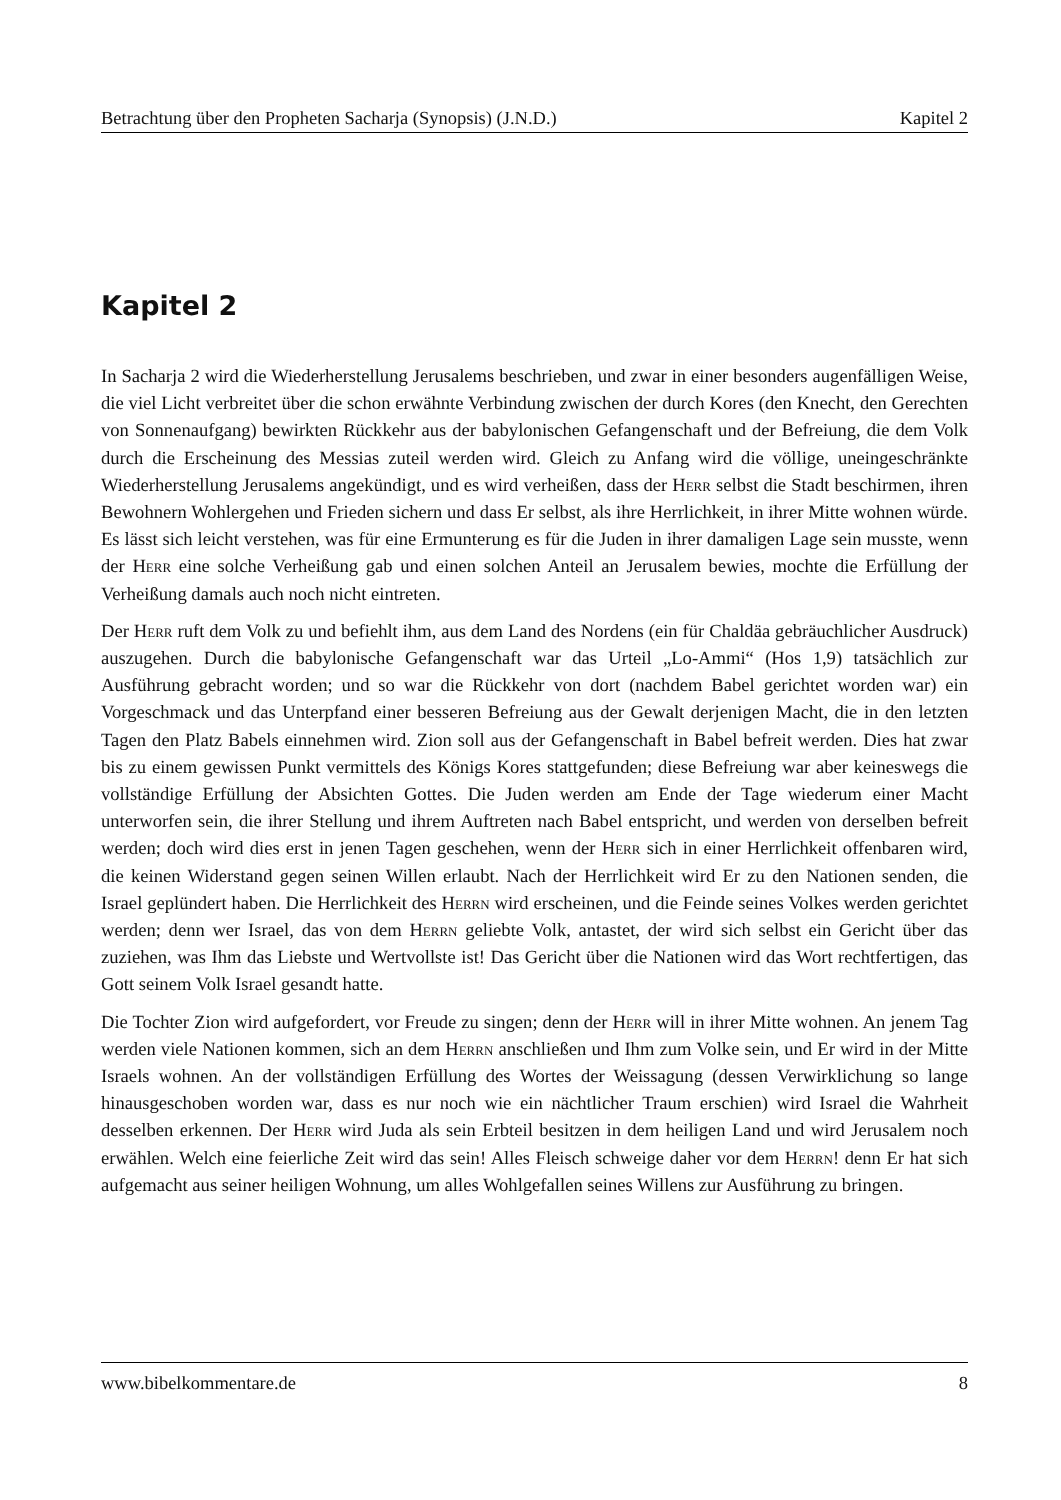Betrachtung über den Propheten Sacharja (Synopsis) (J.N.D.) Kapitel 2
Kapitel 2
In Sacharja 2 wird die Wiederherstellung Jerusalems beschrieben, und zwar in einer besonders augenfälligen Weise, die viel Licht verbreitet über die schon erwähnte Verbindung zwischen der durch Kores (den Knecht, den Gerechten von Sonnenaufgang) bewirkten Rückkehr aus der babylonischen Gefangenschaft und der Befreiung, die dem Volk durch die Erscheinung des Messias zuteil werden wird. Gleich zu Anfang wird die völlige, uneingeschränkte Wiederherstellung Jerusalems angekündigt, und es wird verheißen, dass der Herr selbst die Stadt beschirmen, ihren Bewohnern Wohlergehen und Frieden sichern und dass Er selbst, als ihre Herrlichkeit, in ihrer Mitte wohnen würde. Es lässt sich leicht verstehen, was für eine Ermunterung es für die Juden in ihrer damaligen Lage sein musste, wenn der Herr eine solche Verheißung gab und einen solchen Anteil an Jerusalem bewies, mochte die Erfüllung der Verheißung damals auch noch nicht eintreten.
Der Herr ruft dem Volk zu und befiehlt ihm, aus dem Land des Nordens (ein für Chaldäa gebräuchlicher Ausdruck) auszugehen. Durch die babylonische Gefangenschaft war das Urteil „Lo-Ammi“ (Hos 1,9) tatsächlich zur Ausführung gebracht worden; und so war die Rückkehr von dort (nachdem Babel gerichtet worden war) ein Vorgeschmack und das Unterpfand einer besseren Befreiung aus der Gewalt derjenigen Macht, die in den letzten Tagen den Platz Babels einnehmen wird. Zion soll aus der Gefangenschaft in Babel befreit werden. Dies hat zwar bis zu einem gewissen Punkt vermittels des Königs Kores stattgefunden; diese Befreiung war aber keineswegs die vollständige Erfüllung der Absichten Gottes. Die Juden werden am Ende der Tage wiederum einer Macht unterworfen sein, die ihrer Stellung und ihrem Auftreten nach Babel entspricht, und werden von derselben befreit werden; doch wird dies erst in jenen Tagen geschehen, wenn der Herr sich in einer Herrlichkeit offenbaren wird, die keinen Widerstand gegen seinen Willen erlaubt. Nach der Herrlichkeit wird Er zu den Nationen senden, die Israel geplündert haben. Die Herrlichkeit des Herrn wird erscheinen, und die Feinde seines Volkes werden gerichtet werden; denn wer Israel, das von dem Herrn geliebte Volk, antastet, der wird sich selbst ein Gericht über das zuziehen, was Ihm das Liebste und Wertvollste ist! Das Gericht über die Nationen wird das Wort rechtfertigen, das Gott seinem Volk Israel gesandt hatte.
Die Tochter Zion wird aufgefordert, vor Freude zu singen; denn der Herr will in ihrer Mitte wohnen. An jenem Tag werden viele Nationen kommen, sich an dem Herrn anschließen und Ihm zum Volke sein, und Er wird in der Mitte Israels wohnen. An der vollständigen Erfüllung des Wortes der Weissagung (dessen Verwirklichung so lange hinausgeschoben worden war, dass es nur noch wie ein nächtlicher Traum erschien) wird Israel die Wahrheit desselben erkennen. Der Herr wird Juda als sein Erbteil besitzen in dem heiligen Land und wird Jerusalem noch erwählen. Welch eine feierliche Zeit wird das sein! Alles Fleisch schweige daher vor dem Herrn! denn Er hat sich aufgemacht aus seiner heiligen Wohnung, um alles Wohlgefallen seines Willens zur Ausführung zu bringen.
www.bibelkommentare.de 8